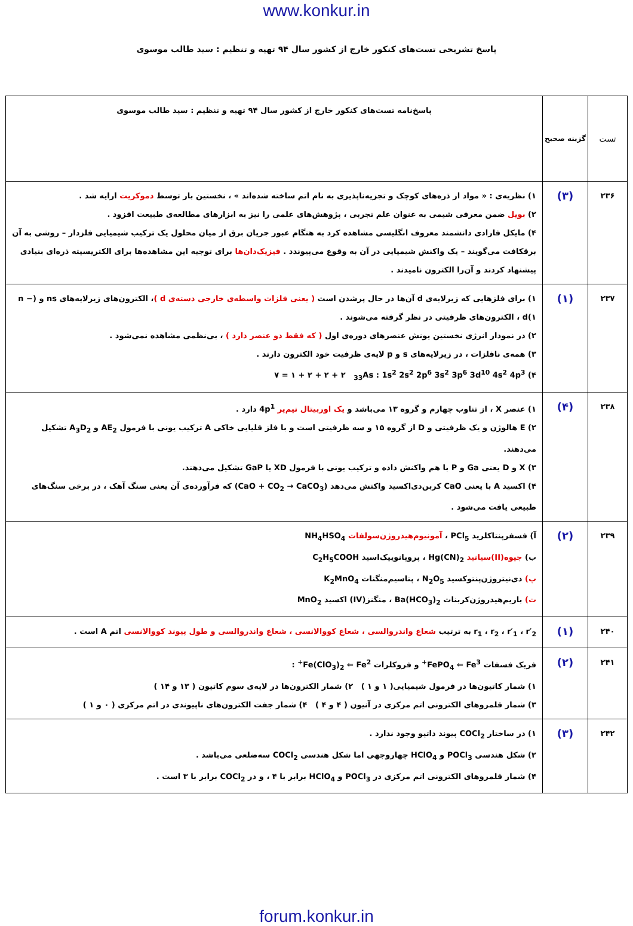www.konkur.in
پاسخ تشریحی تست‌های کنکور خارج از کشور سال ۹۴ تهیه و تنظیم : سید طالب موسوی
| تست | گزینه صحیح | پاسخ‌نامه تست‌های کنکور خارج از کشور سال ۹۴ تهیه و تنظیم : سید طالب موسوی |
| ۲۳۶ | (۳) | ۱) نظریه‌ی : « مواد از ذره‌های کوچک و تجزیه‌ناپذیری به نام اتم ساخته شده‌اند » ، نخستین بار توسط دموکریت ارایه شد . ۲) بویل ضمن معرفی شیمی به عنوان علم تجربی ، پژوهش‌های علمی را نیز به ابزارهای مطالعه‌ی طبیعت افزود . ۴) مایکل فارادی دانشمند معروف انگلیسی مشاهده کرد به هنگام عبور جریان برق از میان محلول یک ترکیب شیمیایی فلزدار – روشی به آن برقکافت می‌گویند – یک واکنش شیمیایی در آن به وقوع می‌پیوندد . فیزیک‌دان‌ها برای توجیه این مشاهده‌ها برای الکتریسیته ذره‌ای بنیادی پیشنهاد کردند و آن‌را الکترون نامیدند . |
| ۲۳۷ | (۱) | ۱) برای فلزهایی که زیرلایه‌ی d آن‌ها در حال پرشدن است ( یعنی فلزات واسطه‌ی خارجی دسته‌ی d ) ، الکترون‌های زیرلایه‌های ns و (n − ۱)d ، الکترون‌های ظرفیتی در نظر گرفته می‌شوند . ۲) در نمودار انرژی نخستین یونش عنصرهای دوره‌ی اول ( که فقط دو عنصر دارد ) ، بی‌نظمی مشاهده نمی‌شود . ۳) همه‌ی نافلزات ، در زیرلایه‌های s و p لایه‌ی ظرفیت خود الکترون دارند . ۴) <sub>33</sub>As : 1s<sup>2</sup> 2s<sup>2</sup> 2p<sup>6</sup> 3s<sup>2</sup> 3p<sup>6</sup> 3d<sup>10</sup> 4s<sup>2</sup> 4p<sup>3</sup> ۲ + ۲ + ۲ + ۱ = ۷ |
| ۲۳۸ | (۴) | ۱) عنصر X ، از تناوب چهارم و گروه ۱۳ می‌باشد و یک اوربیتال نیم‌پر 4p<sup>1</sup> دارد . ۲) E هالوژن و یک ظرفیتی و D از گروه ۱۵ و سه ظرفیتی است و با فلز قلیایی خاکی A ترکیب یونی با فرمول AE<sub>2</sub> و A<sub>3</sub>D<sub>2</sub> تشکیل می‌دهند. ۳) X و D یعنی Ga و P با هم واکنش داده و ترکیب یونی با فرمول XD یا GaP تشکیل می‌دهند. ۴) اکسید A با یعنی CaO کربن‌دی‌اکسید واکنش می‌دهد (CaO + CO<sub>2</sub> → CaCO<sub>3</sub>) که فرآورده‌ی آن یعنی سنگ آهک ، در برخی سنگ‌های طبیعی یافت می‌شود . |
| ۲۳۹ | (۲) | آ) فسفرپنتاکلرید PCl<sub>5</sub> ، آمونیوم‌هیدروژن‌سولفات NH<sub>4</sub>HSO<sub>4</sub> ب) جیوه(II)سیانید Hg(CN)<sub>2</sub> ، پروپانوییک‌اسید C<sub>2</sub>H<sub>5</sub>COOH پ) دی‌نیتروژن‌پنتوکسید N<sub>2</sub>O<sub>5</sub> ، پتاسیم‌منگنات K<sub>2</sub>MnO<sub>4</sub> ت) باریم‌هیدروژن‌کربنات Ba(HCO<sub>3</sub>)<sub>2</sub> ، منگنز(IV) اکسید MnO<sub>2</sub> |
| ۲۴۰ | (۱) | r<sub>1</sub> ، r<sub>2</sub> ، r′<sub>1</sub> ، r′<sub>2</sub> به ترتیب شعاع واندروالسی ، شعاع کووالانسی ، شعاع واندروالسی و طول پیوند کووالانسی اتم A است . |
| ۲۴۱ | (۲) | فریک فسفات FePO<sub>4</sub> ⇐ Fe<sup>3+</sup> و فروکلرات Fe(ClO<sub>3</sub>)<sub>2</sub> ⇐ Fe<sup>2+</sup> : ۱) شمار کاتیون‌ها در فرمول شیمیایی( ۱ و ۱ ) ۲) شمار الکترون‌ها در لایه‌ی سوم کاتیون ( ۱۳ و ۱۴ ) ۳) شمار قلمروهای الکترونی اتم مرکزی در آنیون ( ۴ و ۴ ) ۴) شمار جفت الکترون‌های ناپیوندی در اتم مرکزی ( ۰ و ۱ ) |
| ۲۴۲ | (۳) | ۱) در ساختار COCl<sub>2</sub> پیوند داتیو وجود ندارد . ۲) شکل هندسی POCl<sub>3</sub> و HClO<sub>4</sub> چهاروجهی اما شکل هندسی COCl<sub>2</sub> سه‌ضلعی می‌باشد . ۴) شمار قلمروهای الکترونی اتم مرکزی در POCl<sub>3</sub> و HClO<sub>4</sub> برابر با ۴ ، و در COCl<sub>2</sub> برابر با ۳ است . |
forum.konkur.in